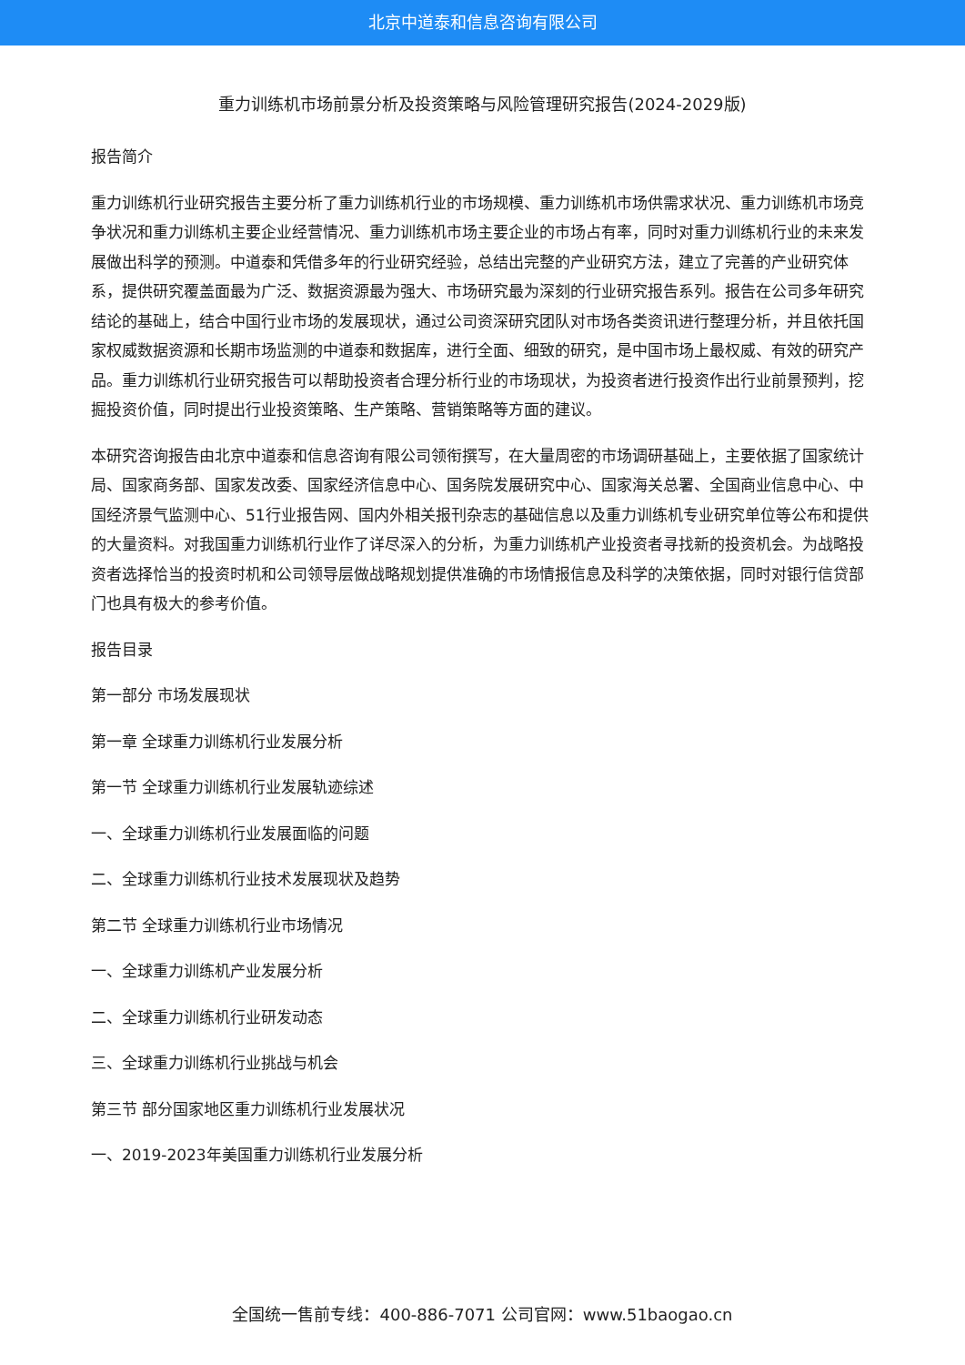北京中道泰和信息咨询有限公司
重力训练机市场前景分析及投资策略与风险管理研究报告(2024-2029版)
报告简介
重力训练机行业研究报告主要分析了重力训练机行业的市场规模、重力训练机市场供需求状况、重力训练机市场竞争状况和重力训练机主要企业经营情况、重力训练机市场主要企业的市场占有率，同时对重力训练机行业的未来发展做出科学的预测。中道泰和凭借多年的行业研究经验，总结出完整的产业研究方法，建立了完善的产业研究体系，提供研究覆盖面最为广泛、数据资源最为强大、市场研究最为深刻的行业研究报告系列。报告在公司多年研究结论的基础上，结合中国行业市场的发展现状，通过公司资深研究团队对市场各类资讯进行整理分析，并且依托国家权威数据资源和长期市场监测的中道泰和数据库，进行全面、细致的研究，是中国市场上最权威、有效的研究产品。重力训练机行业研究报告可以帮助投资者合理分析行业的市场现状，为投资者进行投资作出行业前景预判，挖掘投资价值，同时提出行业投资策略、生产策略、营销策略等方面的建议。
本研究咨询报告由北京中道泰和信息咨询有限公司领衔撰写，在大量周密的市场调研基础上，主要依据了国家统计局、国家商务部、国家发改委、国家经济信息中心、国务院发展研究中心、国家海关总署、全国商业信息中心、中国经济景气监测中心、51行业报告网、国内外相关报刊杂志的基础信息以及重力训练机专业研究单位等公布和提供的大量资料。对我国重力训练机行业作了详尽深入的分析，为重力训练机产业投资者寻找新的投资机会。为战略投资者选择恰当的投资时机和公司领导层做战略规划提供准确的市场情报信息及科学的决策依据，同时对银行信贷部门也具有极大的参考价值。
报告目录
第一部分 市场发展现状
第一章 全球重力训练机行业发展分析
第一节 全球重力训练机行业发展轨迹综述
一、全球重力训练机行业发展面临的问题
二、全球重力训练机行业技术发展现状及趋势
第二节 全球重力训练机行业市场情况
一、全球重力训练机产业发展分析
二、全球重力训练机行业研发动态
三、全球重力训练机行业挑战与机会
第三节 部分国家地区重力训练机行业发展状况
一、2019-2023年美国重力训练机行业发展分析
全国统一售前专线：400-886-7071 公司官网：www.51baogao.cn